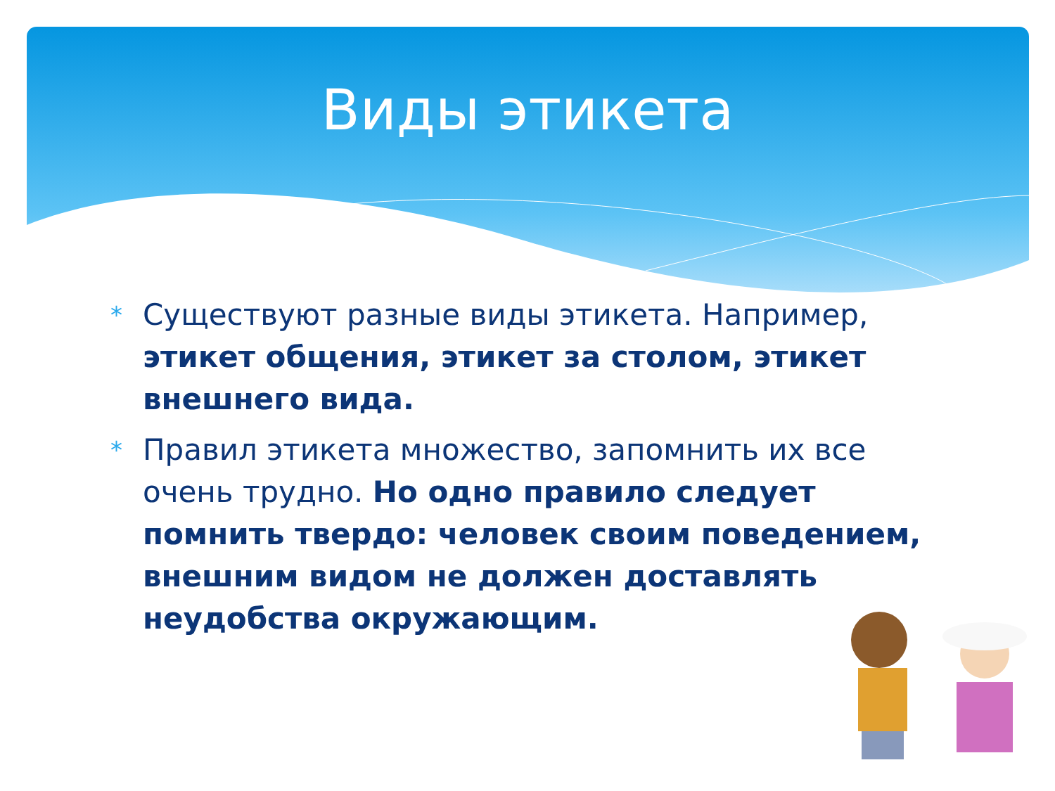Виды этикета
* Существуют разные виды этикета. Например, этикет общения, этикет за столом, этикет внешнего вида.
* Правил этикета множество, запомнить их все очень трудно. Но одно правило следует помнить твердо: человек своим поведением, внешним видом не должен доставлять неудобства окружающим.